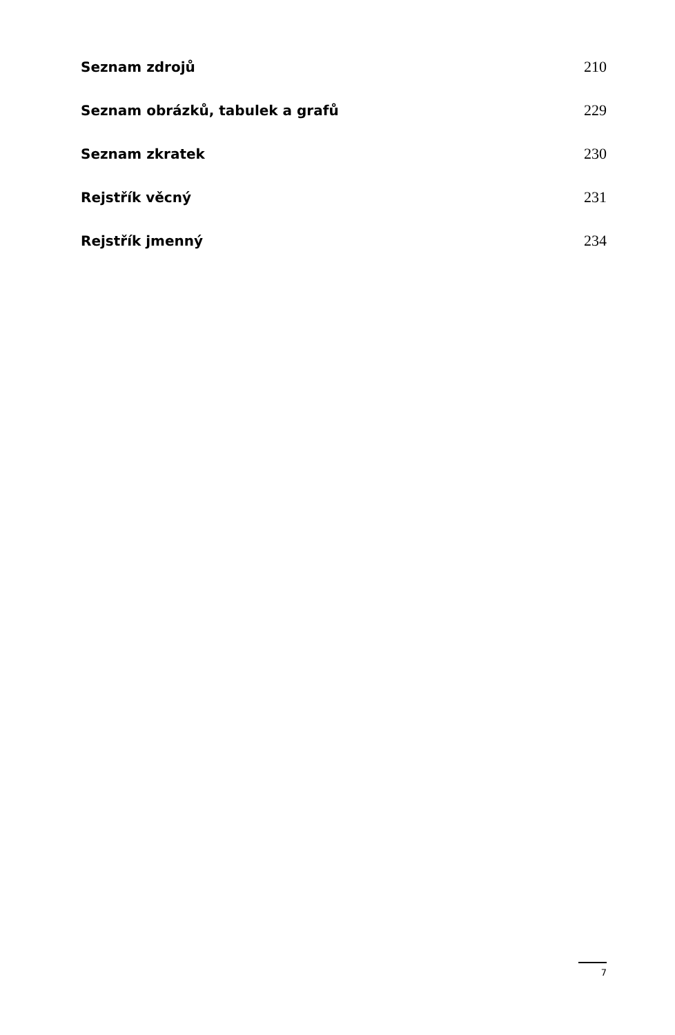Seznam zdrojů 210
Seznam obrázků, tabulek a grafů 229
Seznam zkratek 230
Rejstřík věcný 231
Rejstřík jmenný 234
7